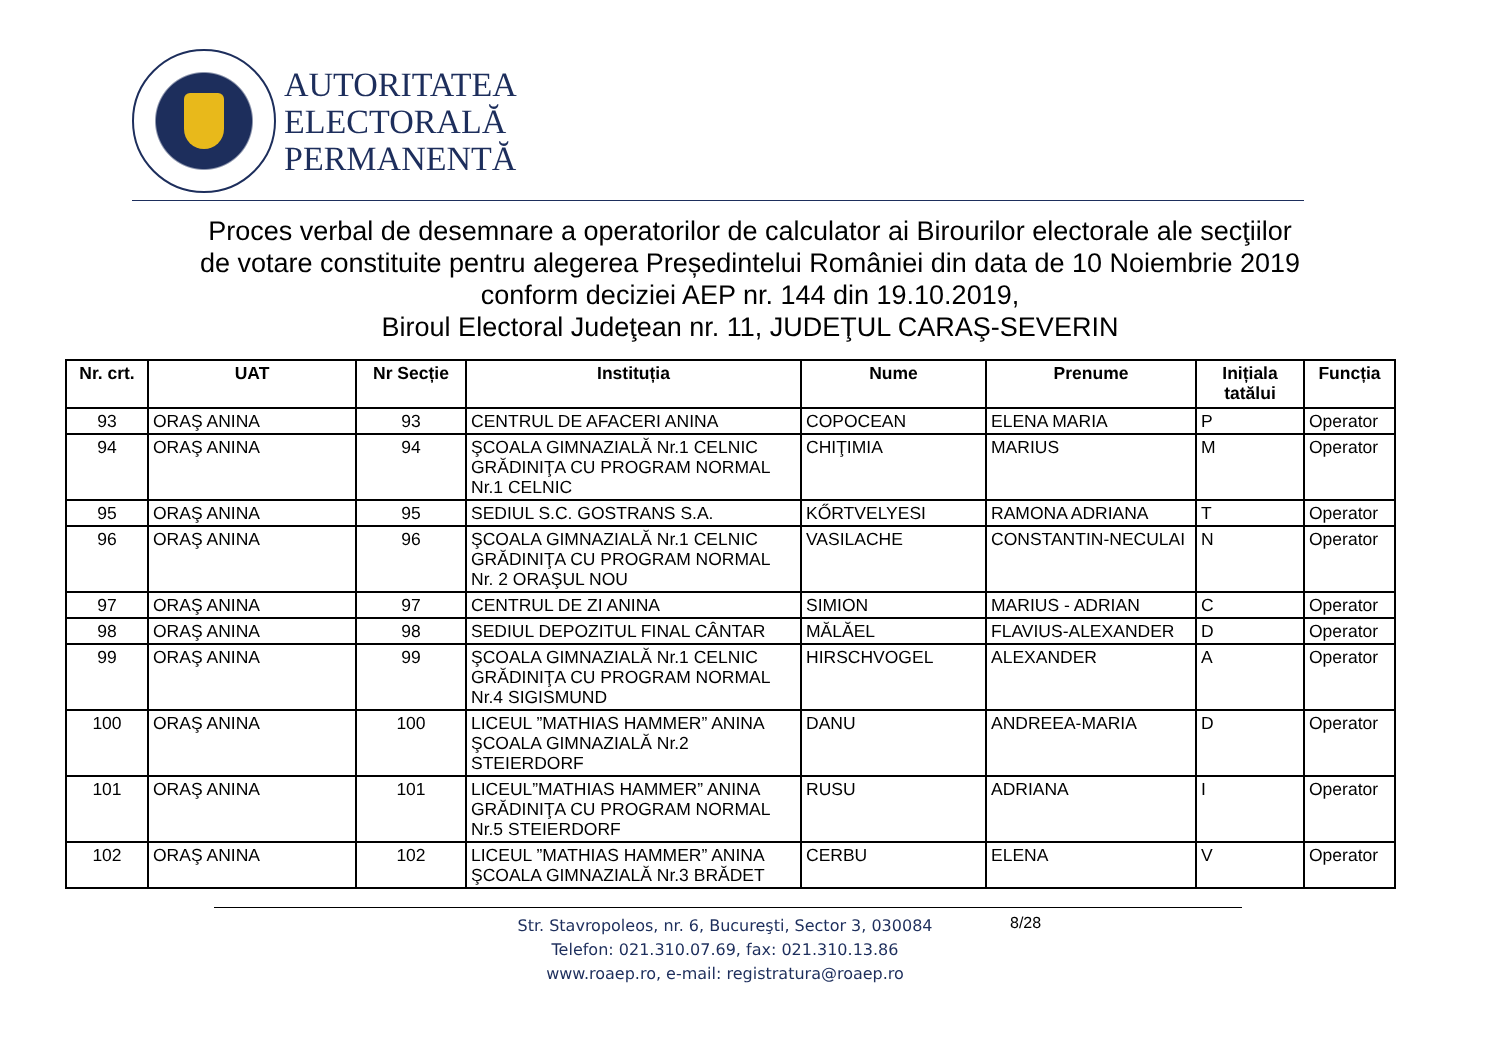AUTORITATEA
ELECTORALĂ
PERMANENTĂ
Proces verbal de desemnare a operatorilor de calculator ai Birourilor electorale ale secţiilor
de votare constituite pentru alegerea Președintelui României din data de 10 Noiembrie 2019
conform deciziei AEP nr. 144 din 19.10.2019,
Biroul Electoral Judeţean nr. 11, JUDEŢUL CARAŞ-SEVERIN
| Nr. crt. | UAT | Nr Secție | Instituția | Nume | Prenume | Inițiala tatălui | Funcția |
| --- | --- | --- | --- | --- | --- | --- | --- |
| 93 | ORAŞ ANINA | 93 | CENTRUL DE AFACERI ANINA | COPOCEAN | ELENA MARIA | P | Operator |
| 94 | ORAŞ ANINA | 94 | ŞCOALA GIMNAZIALĂ Nr.1 CELNIC GRĂDINIŢA CU PROGRAM NORMAL Nr.1 CELNIC | CHIŢIMIA | MARIUS | M | Operator |
| 95 | ORAŞ ANINA | 95 | SEDIUL S.C. GOSTRANS S.A. | KŐRTVELYESI | RAMONA ADRIANA | T | Operator |
| 96 | ORAŞ ANINA | 96 | ŞCOALA GIMNAZIALĂ Nr.1 CELNIC GRĂDINIŢA CU PROGRAM NORMAL Nr. 2 ORAŞUL NOU | VASILACHE | CONSTANTIN-NECULAI | N | Operator |
| 97 | ORAŞ ANINA | 97 | CENTRUL DE ZI ANINA | SIMION | MARIUS - ADRIAN | C | Operator |
| 98 | ORAŞ ANINA | 98 | SEDIUL DEPOZITUL FINAL CÂNTAR | MĂLĂEL | FLAVIUS-ALEXANDER | D | Operator |
| 99 | ORAŞ ANINA | 99 | ŞCOALA GIMNAZIALĂ Nr.1 CELNIC GRĂDINIŢA CU PROGRAM NORMAL Nr.4 SIGISMUND | HIRSCHVOGEL | ALEXANDER | A | Operator |
| 100 | ORAŞ ANINA | 100 | LICEUL ”MATHIAS HAMMER” ANINA ŞCOALA GIMNAZIALĂ Nr.2 STEIERDORF | DANU | ANDREEA-MARIA | D | Operator |
| 101 | ORAŞ ANINA | 101 | LICEUL”MATHIAS HAMMER” ANINA GRĂDINIŢA CU PROGRAM NORMAL Nr.5 STEIERDORF | RUSU | ADRIANA | I | Operator |
| 102 | ORAŞ ANINA | 102 | LICEUL ”MATHIAS HAMMER” ANINA ŞCOALA GIMNAZIALĂ Nr.3 BRĂDET | CERBU | ELENA | V | Operator |
Str. Stavropoleos, nr. 6, Bucureşti, Sector 3, 030084
Telefon: 021.310.07.69, fax: 021.310.13.86
www.roaep.ro, e-mail: registratura@roaep.ro
8/28